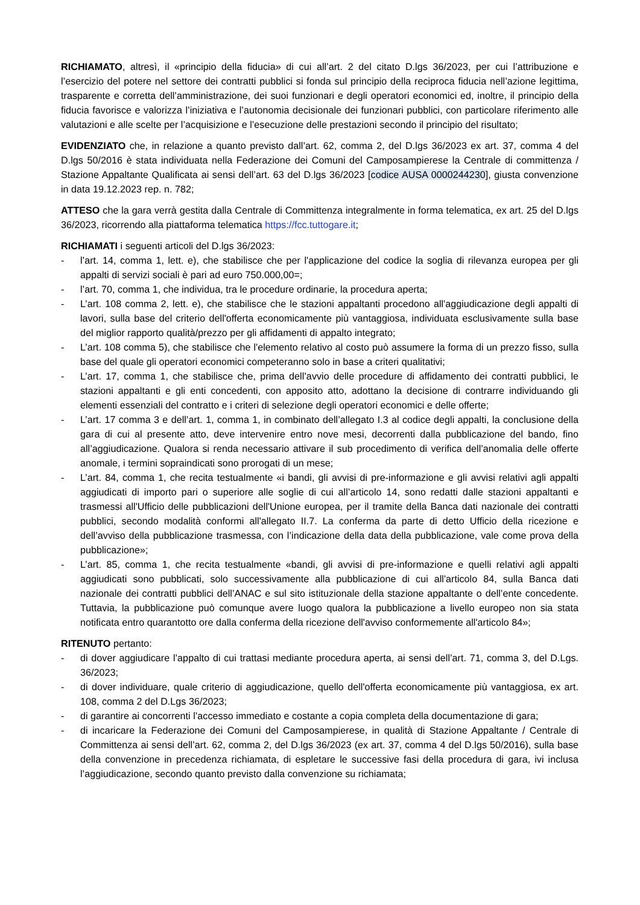RICHIAMATO, altresì, il «principio della fiducia» di cui all’art. 2 del citato D.lgs 36/2023, per cui l’attribuzione e l’esercizio del potere nel settore dei contratti pubblici si fonda sul principio della reciproca fiducia nell’azione legittima, trasparente e corretta dell’amministrazione, dei suoi funzionari e degli operatori economici ed, inoltre, il principio della fiducia favorisce e valorizza l’iniziativa e l’autonomia decisionale dei funzionari pubblici, con particolare riferimento alle valutazioni e alle scelte per l’acquisizione e l’esecuzione delle prestazioni secondo il principio del risultato;
EVIDENZIATO che, in relazione a quanto previsto dall’art. 62, comma 2, del D.lgs 36/2023 ex art. 37, comma 4 del D.lgs 50/2016 è stata individuata nella Federazione dei Comuni del Camposampierese la Centrale di committenza / Stazione Appaltante Qualificata ai sensi dell’art. 63 del D.lgs 36/2023 [codice AUSA 0000244230], giusta convenzione in data 19.12.2023 rep. n. 782;
ATTESO che la gara verrà gestita dalla Centrale di Committenza integralmente in forma telematica, ex art. 25 del D.lgs 36/2023, ricorrendo alla piattaforma telematica https://fcc.tuttogare.it;
RICHIAMATI i seguenti articoli del D.lgs 36/2023:
- l’art. 14, comma 1, lett. e), che stabilisce che per l'applicazione del codice la soglia di rilevanza europea per gli appalti di servizi sociali è pari ad euro 750.000,00=;
- l’art. 70, comma 1, che individua, tra le procedure ordinarie, la procedura aperta;
- L’art. 108 comma 2, lett. e), che stabilisce che le stazioni appaltanti procedono all'aggiudicazione degli appalti di lavori, sulla base del criterio dell'offerta economicamente più vantaggiosa, individuata esclusivamente sulla base del miglior rapporto qualità/prezzo per gli affidamenti di appalto integrato;
- L’art. 108 comma 5), che stabilisce che l'elemento relativo al costo può assumere la forma di un prezzo fisso, sulla base del quale gli operatori economici competeranno solo in base a criteri qualitativi;
- L’art. 17, comma 1, che stabilisce che, prima dell’avvio delle procedure di affidamento dei contratti pubblici, le stazioni appaltanti e gli enti concedenti, con apposito atto, adottano la decisione di contrarre individuando gli elementi essenziali del contratto e i criteri di selezione degli operatori economici e delle offerte;
- L’art. 17 comma 3 e dell’art. 1, comma 1, in combinato dell’allegato I.3 al codice degli appalti, la conclusione della gara di cui al presente atto, deve intervenire entro nove mesi, decorrenti dalla pubblicazione del bando, fino all’aggiudicazione. Qualora si renda necessario attivare il sub procedimento di verifica dell’anomalia delle offerte anomale, i termini sopraindicati sono prorogati di un mese;
- L’art. 84, comma 1, che recita testualmente «i bandi, gli avvisi di pre-informazione e gli avvisi relativi agli appalti aggiudicati di importo pari o superiore alle soglie di cui all’articolo 14, sono redatti dalle stazioni appaltanti e trasmessi all'Ufficio delle pubblicazioni dell'Unione europea, per il tramite della Banca dati nazionale dei contratti pubblici, secondo modalità conformi all'allegato II.7. La conferma da parte di detto Ufficio della ricezione e dell’avviso della pubblicazione trasmessa, con l’indicazione della data della pubblicazione, vale come prova della pubblicazione»;
- L’art. 85, comma 1, che recita testualmente «bandi, gli avvisi di pre-informazione e quelli relativi agli appalti aggiudicati sono pubblicati, solo successivamente alla pubblicazione di cui all'articolo 84, sulla Banca dati nazionale dei contratti pubblici dell’ANAC e sul sito istituzionale della stazione appaltante o dell’ente concedente. Tuttavia, la pubblicazione può comunque avere luogo qualora la pubblicazione a livello europeo non sia stata notificata entro quarantotto ore dalla conferma della ricezione dell'avviso conformemente all'articolo 84»;
RITENUTO pertanto:
- di dover aggiudicare l’appalto di cui trattasi mediante procedura aperta, ai sensi dell’art. 71, comma 3, del D.Lgs. 36/2023;
- di dover individuare, quale criterio di aggiudicazione, quello dell'offerta economicamente più vantaggiosa, ex art. 108, comma 2 del D.Lgs 36/2023;
- di garantire ai concorrenti l’accesso immediato e costante a copia completa della documentazione di gara;
- di incaricare la Federazione dei Comuni del Camposampierese, in qualità di Stazione Appaltante / Centrale di Committenza ai sensi dell’art. 62, comma 2, del D.lgs 36/2023 (ex art. 37, comma 4 del D.lgs 50/2016), sulla base della convenzione in precedenza richiamata, di espletare le successive fasi della procedura di gara, ivi inclusa l’aggiudicazione, secondo quanto previsto dalla convenzione su richiamata;